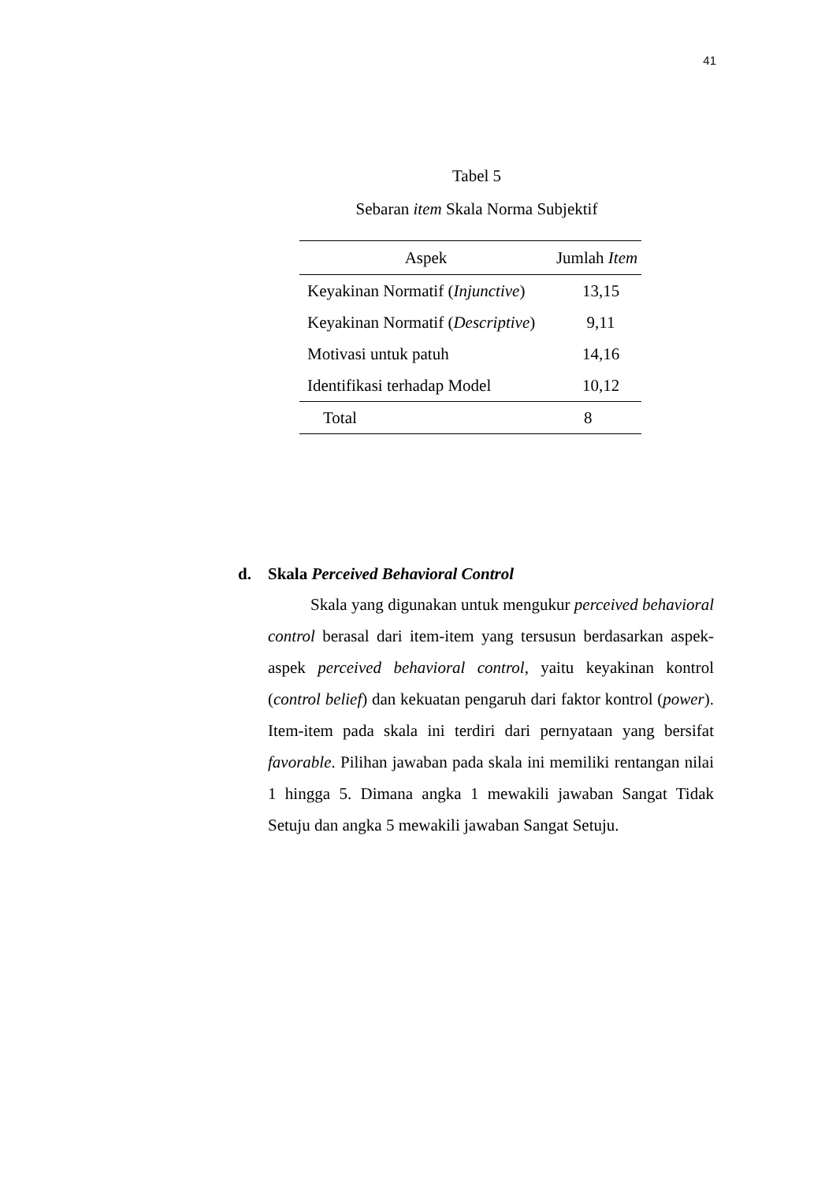41
Tabel 5
Sebaran item Skala Norma Subjektif
| Aspek | Jumlah Item |
| --- | --- |
| Keyakinan Normatif ( Injunctive ) | 13,15 |
| Keyakinan Normatif ( Descriptive ) | 9,11 |
| Motivasi untuk patuh | 14,16 |
| Identifikasi terhadap Model | 10,12 |
| Total | 8 |
d. Skala Perceived Behavioral Control
Skala yang digunakan untuk mengukur perceived behavioral control berasal dari item-item yang tersusun berdasarkan aspek-aspek perceived behavioral control, yaitu keyakinan kontrol (control belief) dan kekuatan pengaruh dari faktor kontrol (power). Item-item pada skala ini terdiri dari pernyataan yang bersifat favorable. Pilihan jawaban pada skala ini memiliki rentangan nilai 1 hingga 5. Dimana angka 1 mewakili jawaban Sangat Tidak Setuju dan angka 5 mewakili jawaban Sangat Setuju.